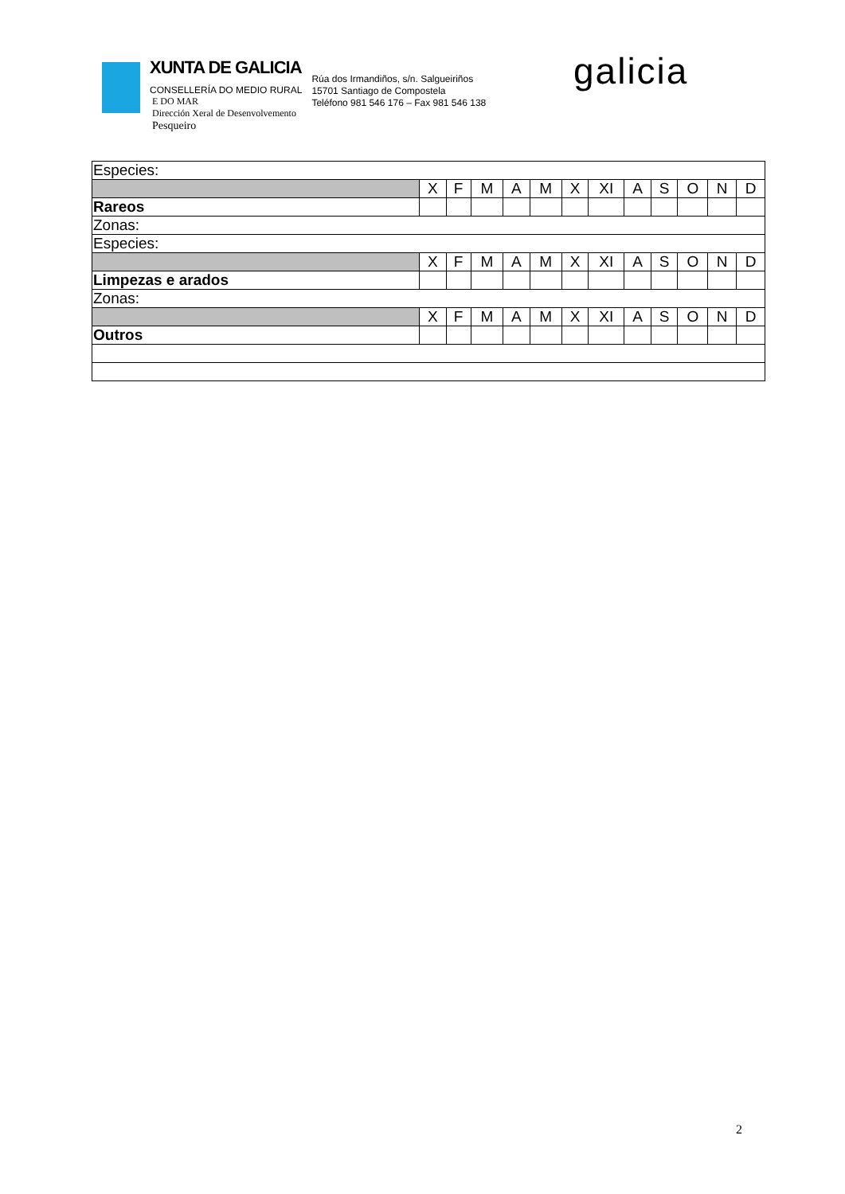XUNTA DE GALICIA
CONSELLERÍA DO MEDIO RURAL
E DO MAR
Dirección Xeral de Desenvolvemento
Pesqueiro
Rúa dos Irmandiños, s/n. Salgueiriños
15701 Santiago de Compostela
Teléfono 981 546 176 – Fax 981 546 138
galicia
| Especies: | | | | | | | | | | | | |
| | X | F | M | A | M | X | XI | A | S | O | N | D |
| Rareos | | | | | | | | | | | | |
| Zonas: | | | | | | | | | | | | |
| Especies: | | | | | | | | | | | | |
| | X | F | M | A | M | X | XI | A | S | O | N | D |
| Limpezas e arados | | | | | | | | | | | | |
| Zonas: | | | | | | | | | | | | |
| | X | F | M | A | M | X | XI | A | S | O | N | D |
| Outros | | | | | | | | | | | | |
2